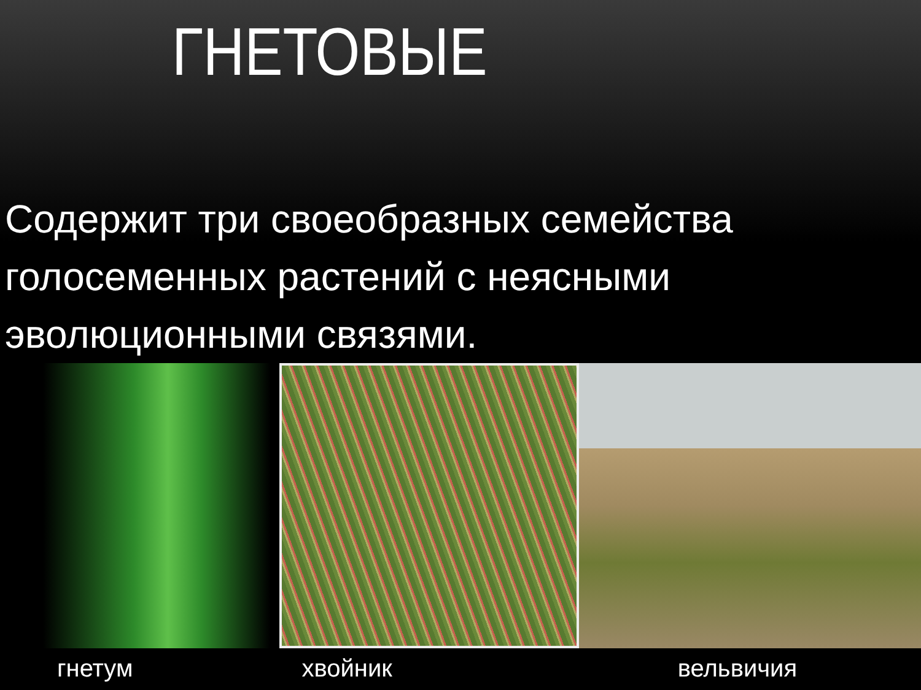ГНЕТОВЫЕ
Содержит три своеобразных семейства голосеменных растений с неясными эволюционными связями.
гнетум хвойник вельвичия